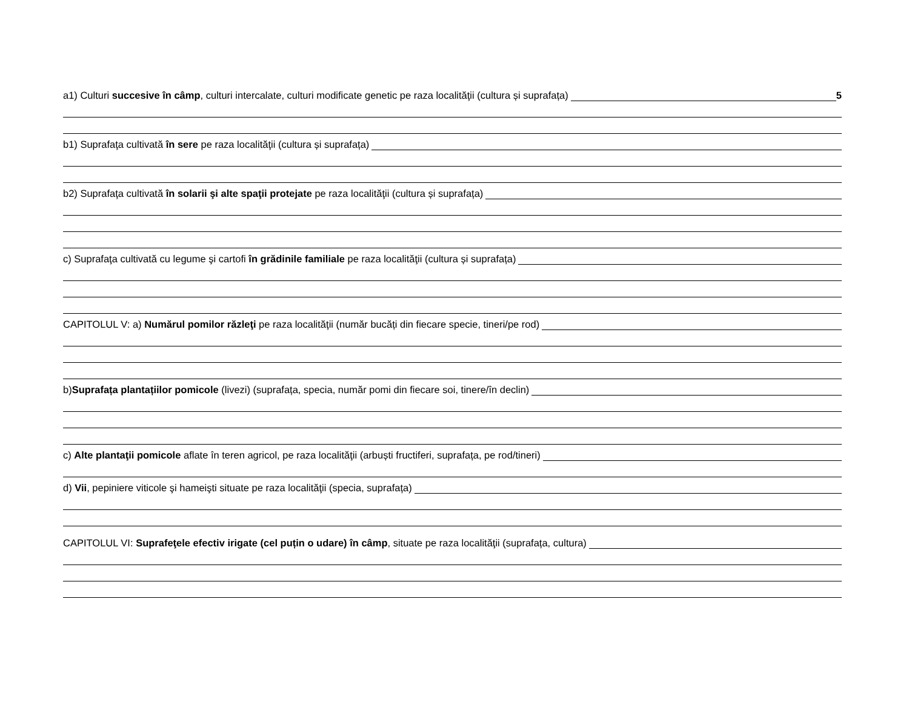a1) Culturi succesive în câmp, culturi intercalate, culturi modificate genetic pe raza localităţii (cultura și suprafața) 5
b1) Suprafaţa cultivată în sere pe raza localităţii (cultura și suprafața)
b2) Suprafaţa cultivată în solarii şi alte spaţii protejate pe raza localităţii (cultura și suprafața)
c) Suprafaţa cultivată cu legume şi cartofi în grădinile familiale pe raza localităţii (cultura și suprafața)
CAPITOLUL V: a) Numărul pomilor răzleţi pe raza localităţii (număr bucăți din fiecare specie, tineri/pe rod)
b) Suprafața plantațiilor pomicole (livezi) (suprafața, specia, număr pomi din fiecare soi, tinere/în declin)
c) Alte plantaţii pomicole aflate în teren agricol, pe raza localităţii (arbuști fructiferi, suprafața, pe rod/tineri)
d) Vii, pepiniere viticole şi hameişti situate pe raza localităţii (specia, suprafața)
CAPITOLUL VI: Suprafeţele efectiv irigate (cel puțin o udare) în câmp, situate pe raza localităţii (suprafața, cultura)